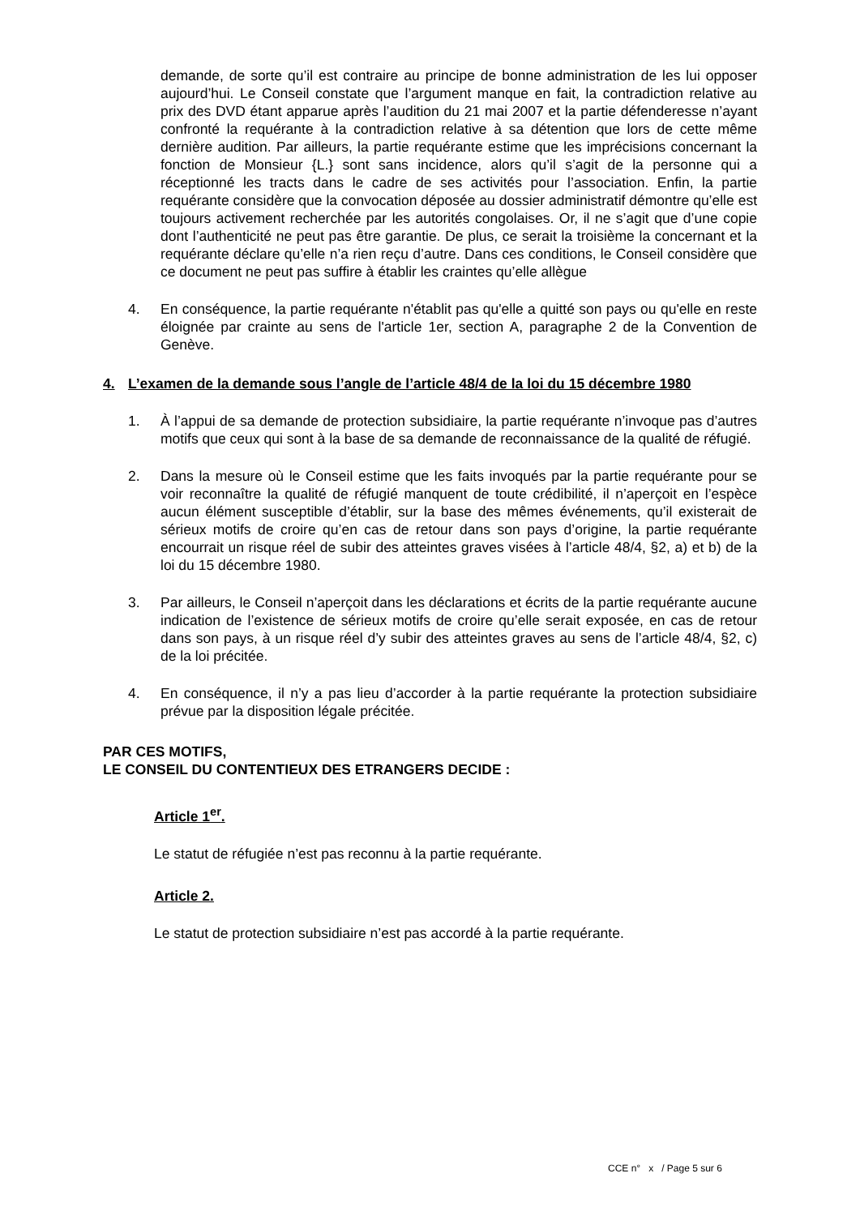demande, de sorte qu’il est contraire au principe de bonne administration de les lui opposer aujourd’hui. Le Conseil constate que l’argument manque en fait, la contradiction relative au prix des DVD étant apparue après l’audition du 21 mai 2007 et la partie défenderesse n’ayant confronté la requérante à la contradiction relative à sa détention que lors de cette même dernière audition. Par ailleurs, la partie requérante estime que les imprécisions concernant la fonction de Monsieur {L.} sont sans incidence, alors qu’il s’agit de la personne qui a réceptionné les tracts dans le cadre de ses activités pour l’association. Enfin, la partie requérante considère que la convocation déposée au dossier administratif démontre qu’elle est toujours activement recherchée par les autorités congolaises. Or, il ne s’agit que d’une copie dont l’authenticité ne peut pas être garantie. De plus, ce serait la troisième la concernant et la requérante déclare qu’elle n’a rien reçu d’autre. Dans ces conditions, le Conseil considère que ce document ne peut pas suffire à établir les craintes qu’elle allègue
4. En conséquence, la partie requérante n'établit pas qu'elle a quitté son pays ou qu'elle en reste éloignée par crainte au sens de l'article 1er, section A, paragraphe 2 de la Convention de Genève.
4. L’examen de la demande sous l’angle de l’article 48/4 de la loi du 15 décembre 1980
1. À l’appui de sa demande de protection subsidiaire, la partie requérante n’invoque pas d’autres motifs que ceux qui sont à la base de sa demande de reconnaissance de la qualité de réfugié.
2. Dans la mesure où le Conseil estime que les faits invoqués par la partie requérante pour se voir reconnaître la qualité de réfugié manquent de toute crédibilité, il n’aperçoit en l’espèce aucun élément susceptible d’établir, sur la base des mêmes événements, qu’il existerait de sérieux motifs de croire qu’en cas de retour dans son pays d’origine, la partie requérante encourrait un risque réel de subir des atteintes graves visées à l’article 48/4, §2, a) et b) de la loi du 15 décembre 1980.
3. Par ailleurs, le Conseil n’aperçoit dans les déclarations et écrits de la partie requérante aucune indication de l’existence de sérieux motifs de croire qu’elle serait exposée, en cas de retour dans son pays, à un risque réel d’y subir des atteintes graves au sens de l’article 48/4, §2, c) de la loi précitée.
4. En conséquence, il n’y a pas lieu d’accorder à la partie requérante la protection subsidiaire prévue par la disposition légale précitée.
PAR CES MOTIFS,
LE CONSEIL DU CONTENTIEUX DES ETRANGERS DECIDE :
Article 1<sup>er</sup>.
Le statut de réfugiée n’est pas reconnu à la partie requérante.
Article 2.
Le statut de protection subsidiaire n’est pas accordé à la partie requérante.
CCE n° x / Page 5 sur 6